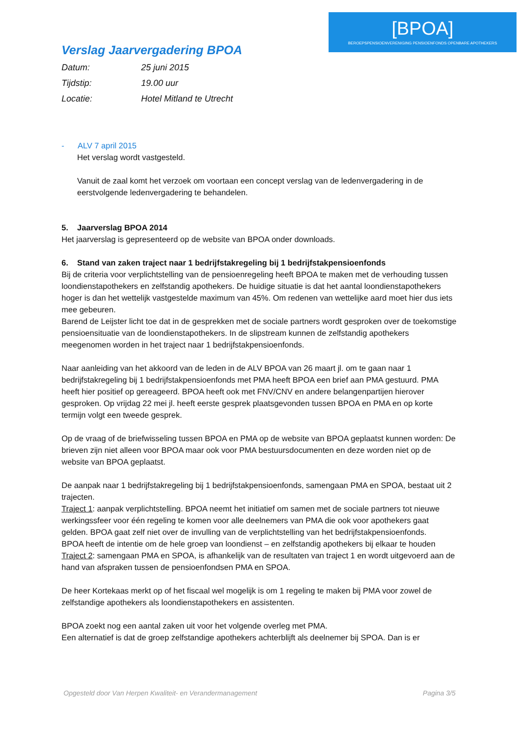[BPOA]
BEROEPSPENSIOENVERENIGING PENSIOENFONDS OPENBARE APOTHEKERS
Verslag Jaarvergadering BPOA
Datum: 25 juni 2015
Tijdstip: 19.00 uur
Locatie: Hotel Mitland te Utrecht
- ALV 7 april 2015
Het verslag wordt vastgesteld.
Vanuit de zaal komt het verzoek om voortaan een concept verslag van de ledenvergadering in de eerstvolgende ledenvergadering te behandelen.
5. Jaarverslag BPOA 2014
Het jaarverslag is gepresenteerd op de website van BPOA onder downloads.
6. Stand van zaken traject naar 1 bedrijfstakregeling bij 1 bedrijfstakpensioenfonds
Bij de criteria voor verplichtstelling van de pensioenregeling heeft BPOA te maken met de verhouding tussen loondienstapothekers en zelfstandig apothekers. De huidige situatie is dat het aantal loondienstapothekers hoger is dan het wettelijk vastgestelde maximum van 45%. Om redenen van wettelijke aard moet hier dus iets mee gebeuren.
Barend de Leijster licht toe dat in de gesprekken met de sociale partners wordt gesproken over de toekomstige pensioensituatie van de loondienstapothekers. In de slipstream kunnen de zelfstandig apothekers meegenomen worden in het traject naar 1 bedrijfstakpensioenfonds.
Naar aanleiding van het akkoord van de leden in de ALV BPOA van 26 maart jl. om te gaan naar 1 bedrijfstakregeling bij 1 bedrijfstakpensioenfonds met PMA heeft BPOA een brief aan PMA gestuurd. PMA heeft hier positief op gereageerd. BPOA heeft ook met FNV/CNV en andere belangenpartijen hierover gesproken. Op vrijdag 22 mei jl. heeft eerste gesprek plaatsgevonden tussen BPOA en PMA en op korte termijn volgt een tweede gesprek.
Op de vraag of de briefwisseling tussen BPOA en PMA op de website van BPOA geplaatst kunnen worden: De brieven zijn niet alleen voor BPOA maar ook voor PMA bestuursdocumenten en deze worden niet op de website van BPOA geplaatst.
De aanpak naar 1 bedrijfstakregeling bij 1 bedrijfstakpensioenfonds, samengaan PMA en SPOA, bestaat uit 2 trajecten.
Traject 1: aanpak verplichtstelling. BPOA neemt het initiatief om samen met de sociale partners tot nieuwe werkingssfeer voor één regeling te komen voor alle deelnemers van PMA die ook voor apothekers gaat gelden. BPOA gaat zelf niet over de invulling van de verplichtstelling van het bedrijfstakpensioenfonds.
BPOA heeft de intentie om de hele groep van loondienst – en zelfstandig apothekers bij elkaar te houden
Traject 2: samengaan PMA en SPOA, is afhankelijk van de resultaten van traject 1 en wordt uitgevoerd aan de hand van afspraken tussen de pensioenfondsen PMA en SPOA.
De heer Kortekaas merkt op of het fiscaal wel mogelijk is om 1 regeling te maken bij PMA voor zowel de zelfstandige apothekers als loondienstapothekers en assistenten.
BPOA zoekt nog een aantal zaken uit voor het volgende overleg met PMA.
Een alternatief is dat de groep zelfstandige apothekers achterblijft als deelnemer bij SPOA. Dan is er
Opgesteld door Van Herpen Kwaliteit- en Verandermanagement Pagina 3/5